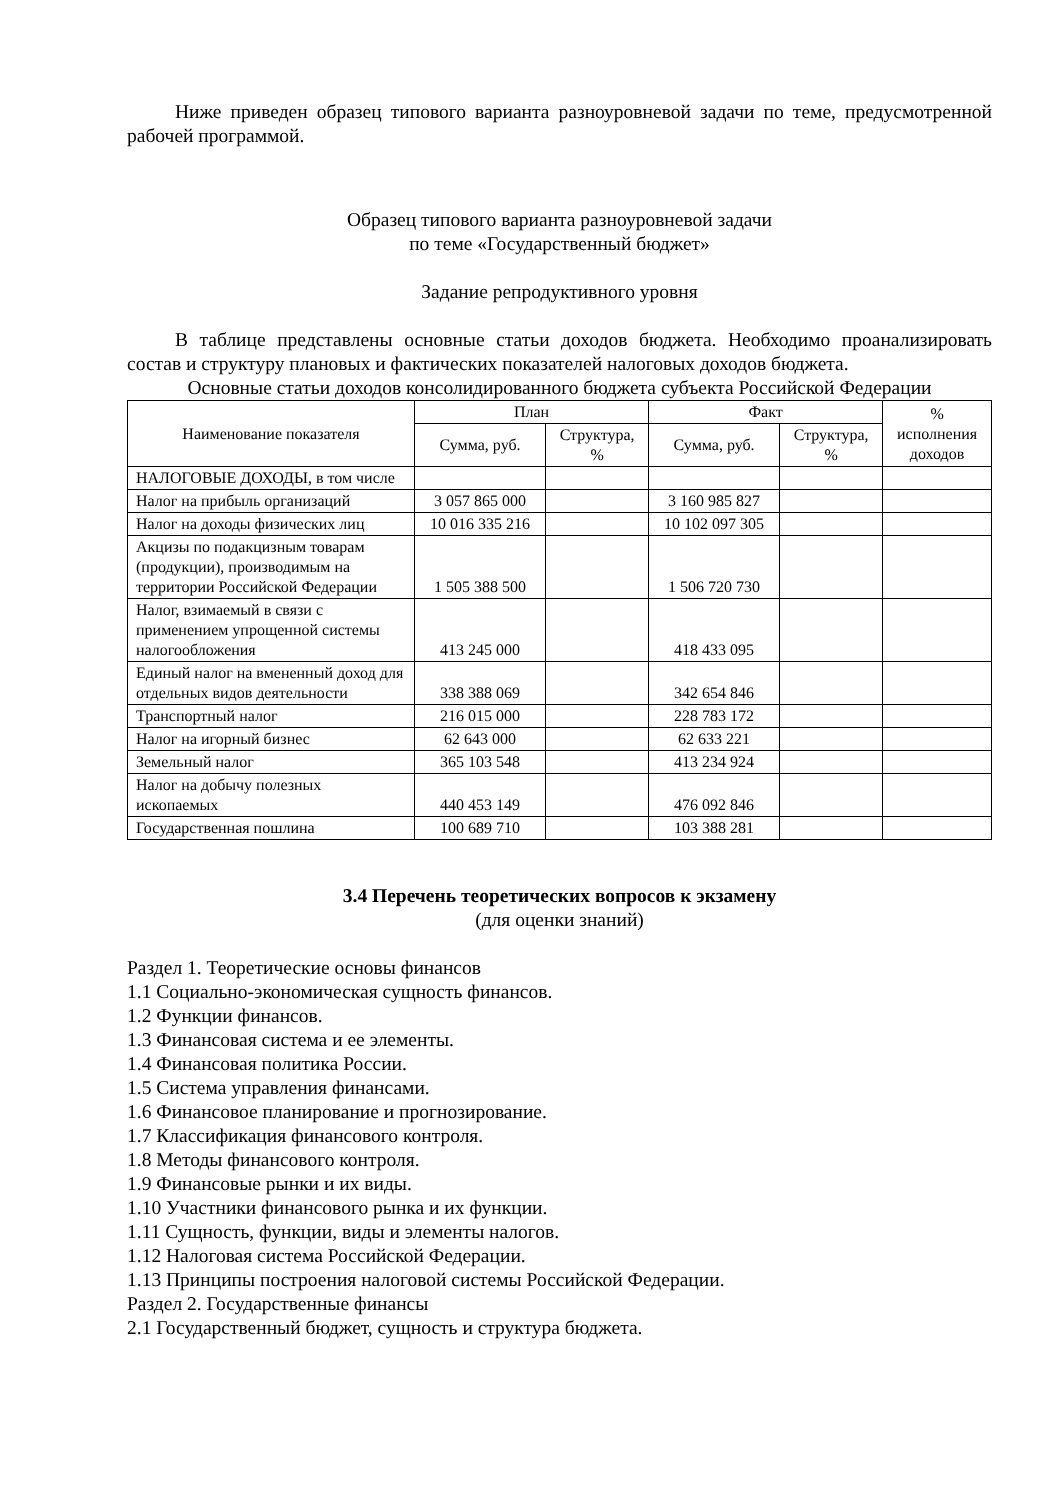Ниже приведен образец типового варианта разноуровневой задачи по теме, предусмотренной рабочей программой.
Образец типового варианта разноуровневой задачи
по теме «Государственный бюджет»
Задание репродуктивного уровня
В таблице представлены основные статьи доходов бюджета. Необходимо проанализировать состав и структуру плановых и фактических показателей налоговых доходов бюджета.
Основные статьи доходов консолидированного бюджета субъекта Российской Федерации
| Наименование показателя | План | | Факт | | % исполнения доходов |
| --- | --- | --- | --- | --- | --- |
| | Сумма, руб. | Структура, % | Сумма, руб. | Структура, % | |
| НАЛОГОВЫЕ ДОХОДЫ, в том числе | | | | | |
| Налог на прибыль организаций | 3 057 865 000 | | 3 160 985 827 | | |
| Налог на доходы физических лиц | 10 016 335 216 | | 10 102 097 305 | | |
| Акцизы по подакцизным товарам (продукции), производимым на территории Российской Федерации | 1 505 388 500 | | 1 506 720 730 | | |
| Налог, взимаемый в связи с применением упрощенной системы налогообложения | 413 245 000 | | 418 433 095 | | |
| Единый налог на вмененный доход для отдельных видов деятельности | 338 388 069 | | 342 654 846 | | |
| Транспортный налог | 216 015 000 | | 228 783 172 | | |
| Налог на игорный бизнес | 62 643 000 | | 62 633 221 | | |
| Земельный налог | 365 103 548 | | 413 234 924 | | |
| Налог на добычу полезных ископаемых | 440 453 149 | | 476 092 846 | | |
| Государственная пошлина | 100 689 710 | | 103 388 281 | | |
3.4 Перечень теоретических вопросов к экзамену
(для оценки знаний)
Раздел 1. Теоретические основы финансов
1.1 Социально-экономическая сущность финансов.
1.2 Функции финансов.
1.3 Финансовая система и ее элементы.
1.4 Финансовая политика России.
1.5 Система управления финансами.
1.6 Финансовое планирование и прогнозирование.
1.7 Классификация финансового контроля.
1.8 Методы финансового контроля.
1.9 Финансовые рынки и их виды.
1.10 Участники финансового рынка и их функции.
1.11 Сущность, функции, виды и элементы налогов.
1.12 Налоговая система Российской Федерации.
1.13 Принципы построения налоговой системы Российской Федерации.
Раздел 2. Государственные финансы
2.1 Государственный бюджет, сущность и структура бюджета.